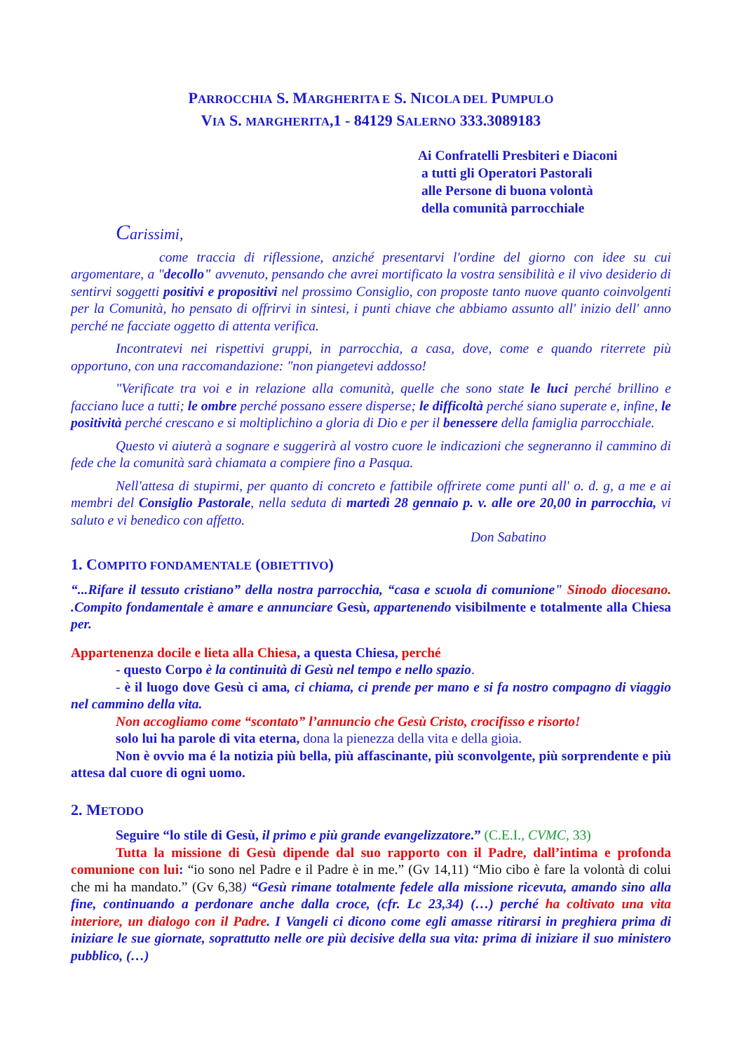PARROCCHIA S. MARGHERITA E S. NICOLA DEL PUMPULO
VIA S. MARGHERITA,1 - 84129 SALERNO 333.3089183
Ai Confratelli Presbiteri e Diaconi
a tutti gli Operatori Pastorali
alle Persone di buona volontà
della comunità parrocchiale
Carissimi,
come traccia di riflessione, anziché presentarvi l'ordine del giorno con idee su cui argomentare, a "decollo" avvenuto, pensando che avrei mortificato la vostra sensibilità e il vivo desiderio di sentirvi soggetti positivi e propositivi nel prossimo Consiglio, con proposte tanto nuove quanto coinvolgenti per la Comunità, ho pensato di offrirvi in sintesi, i punti chiave che abbiamo assunto all' inizio dell' anno perché ne facciate oggetto di attenta verifica.
Incontratevi nei rispettivi gruppi, in parrocchia, a casa, dove, come e quando riterrete più opportuno, con una raccomandazione: "non piangetevi addosso!
"Verificate tra voi e in relazione alla comunità, quelle che sono state le luci perché brillino e facciano luce a tutti; le ombre perché possano essere disperse; le difficoltà perché siano superate e, infine, le positività perché crescano e si moltiplichino a gloria di Dio e per il benessere della famiglia parrocchiale.
Questo vi aiuterà a sognare e suggerirà al vostro cuore le indicazioni che segneranno il cammino di fede che la comunità sarà chiamata a compiere fino a Pasqua.
Nell'attesa di stupirmi, per quanto di concreto e fattibile offrirete come punti all' o. d. g, a me e ai membri del Consiglio Pastorale, nella seduta di martedì 28 gennaio p. v. alle ore 20,00 in parrocchia, vi saluto e vi benedico con affetto.
Don Sabatino
1. COMPITO FONDAMENTALE (OBIETTIVO)
“...Rifare il tessuto cristiano” della nostra parrocchia, “casa e scuola di comunione" Sinodo diocesano. .Compito fondamentale è amare e annunciare Gesù, appartenendo visibilmente e totalmente alla Chiesa per.
Appartenenza docile e lieta alla Chiesa, a questa Chiesa, perché
- questo Corpo è la continuità di Gesù nel tempo e nello spazio.
- è il luogo dove Gesù ci ama, ci chiama, ci prende per mano e si fa nostro compagno di viaggio nel cammino della vita.
Non accogliamo come “scontato” l’annuncio che Gesù Cristo, crocifisso e risorto!
solo lui ha parole di vita eterna, dona la pienezza della vita e della gioia.
Non è ovvio ma é la notizia più bella, più affascinante, più sconvolgente, più sorprendente e più attesa dal cuore di ogni uomo.
2. METODO
Seguire “lo stile di Gesù, il primo e più grande evangelizzatore.” (C.E.I., CVMC, 33)
Tutta la missione di Gesù dipende dal suo rapporto con il Padre, dall’intima e profonda comunione con lui: “io sono nel Padre e il Padre è in me.” (Gv 14,11) “Mio cibo è fare la volontà di colui che mi ha mandato.” (Gv 6,38) “Gesù rimane totalmente fedele alla missione ricevuta, amando sino alla fine, continuando a perdonare anche dalla croce, (cfr. Lc 23,34) (…) perché ha coltivato una vita interiore, un dialogo con il Padre. I Vangeli ci dicono come egli amasse ritirarsi in preghiera prima di iniziare le sue giornate, soprattutto nelle ore più decisive della sua vita: prima di iniziare il suo ministero pubblico, (…)